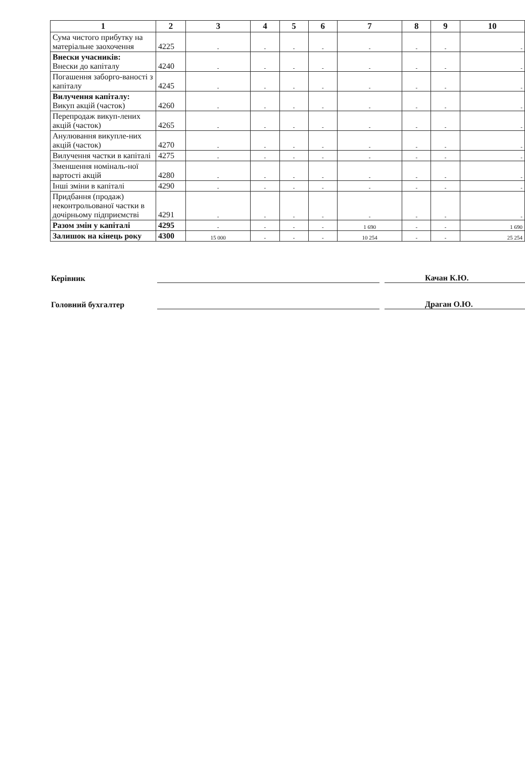| 1 | 2 | 3 | 4 | 5 | 6 | 7 | 8 | 9 | 10 |
| --- | --- | --- | --- | --- | --- | --- | --- | --- | --- |
| Сума чистого прибутку на матеріальне заохочення | 4225 | - | - | - | - | - | - | - | - |
| Внески учасників: Внески до капіталу | 4240 | - | - | - | - | - | - | - | - |
| Погашення заборго-ваності з капіталу | 4245 | - | - | - | - | - | - | - | - |
| Вилучення капіталу: Викуп акцій (часток) | 4260 | - | - | - | - | - | - | - | - |
| Перепродаж викуп-лених акцій (часток) | 4265 | - | - | - | - | - | - | - | - |
| Анулювання викупле-них акцій (часток) | 4270 | - | - | - | - | - | - | - | - |
| Вилучення частки в капіталі | 4275 | - | - | - | - | - | - | - | - |
| Зменшення номіналь-ної вартості акцій | 4280 | - | - | - | - | - | - | - | - |
| Інші зміни в капіталі | 4290 | - | - | - | - | - | - | - | - |
| Придбання (продаж) неконтрольованої частки в дочірньому підприємстві | 4291 | - | - | - | - | - | - | - | - |
| Разом змін у капіталі | 4295 | - | - | - | - | 1 690 | - | - | 1 690 |
| Залишок на кінець року | 4300 | 15 000 | - | - | - | 10 254 | - | - | 25 254 |
Керівник Качан К.Ю.
Головний бухгалтер Драган О.Ю.